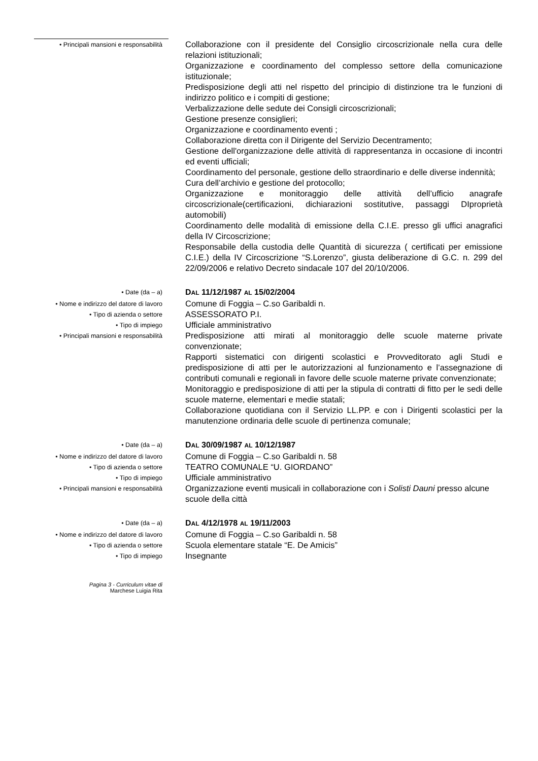• Principali mansioni e responsabilità
Collaborazione con il presidente del Consiglio circoscrizionale nella cura delle relazioni istituzionali;
Organizzazione e coordinamento del complesso settore della comunicazione istituzionale;
Predisposizione degli atti nel rispetto del principio di distinzione tra le funzioni di indirizzo politico e i compiti di gestione;
Verbalizzazione delle sedute dei Consigli circoscrizionali;
Gestione presenze consiglieri;
Organizzazione e coordinamento eventi ;
Collaborazione diretta con il Dirigente del Servizio Decentramento;
Gestione dell'organizzazione delle attività di rappresentanza in occasione di incontri ed eventi ufficiali;
Coordinamento del personale, gestione dello straordinario e delle diverse indennità;
Cura dell’archivio e gestione del protocollo;
Organizzazione e monitoraggio delle attività dell’ufficio anagrafe circoscrizionale(certificazioni, dichiarazioni sostitutive, passaggi DIproprietà automobili)
Coordinamento delle modalità di emissione della C.I.E. presso gli uffici anagrafici della IV Circoscrizione;
Responsabile della custodia delle Quantità di sicurezza ( certificati per emissione C.I.E.) della IV Circoscrizione “S.Lorenzo”, giusta deliberazione di G.C. n. 299 del 22/09/2006 e relativo Decreto sindacale 107 del 20/10/2006.
• Date (da – a)
DAL 11/12/1987 AL 15/02/2004
• Nome e indirizzo del datore di lavoro
Comune di Foggia – C.so Garibaldi n.
• Tipo di azienda o settore
ASSESSORATO P.I.
• Tipo di impiego
Ufficiale amministrativo
• Principali mansioni e responsabilità
Predisposizione atti mirati al monitoraggio delle scuole materne private convenzionate;
Rapporti sistematici con dirigenti scolastici e Provveditorato agli Studi e predisposizione di atti per le autorizzazioni al funzionamento e l’assegnazione di contributi comunali e regionali in favore delle scuole materne private convenzionate;
Monitoraggio e predisposizione di atti per la stipula di contratti di fitto per le sedi delle scuole materne, elementari e medie statali;
Collaborazione quotidiana con il Servizio LL.PP. e con i Dirigenti scolastici per la manutenzione ordinaria delle scuole di pertinenza comunale;
• Date (da – a)
DAL 30/09/1987 AL 10/12/1987
• Nome e indirizzo del datore di lavoro
Comune di Foggia – C.so Garibaldi n. 58
• Tipo di azienda o settore
TEATRO COMUNALE “U. GIORDANO”
• Tipo di impiego
Ufficiale amministrativo
• Principali mansioni e responsabilità
Organizzazione eventi musicali in collaborazione con i Solisti Dauni presso alcune scuole della città
• Date (da – a)
DAL 4/12/1978 AL 19/11/2003
• Nome e indirizzo del datore di lavoro
Comune di Foggia – C.so Garibaldi n. 58
• Tipo di azienda o settore
Scuola elementare statale “E. De Amicis”
• Tipo di impiego
Insegnante
Pagina 3 - Curriculum vitae di
Marchese Luigia Rita